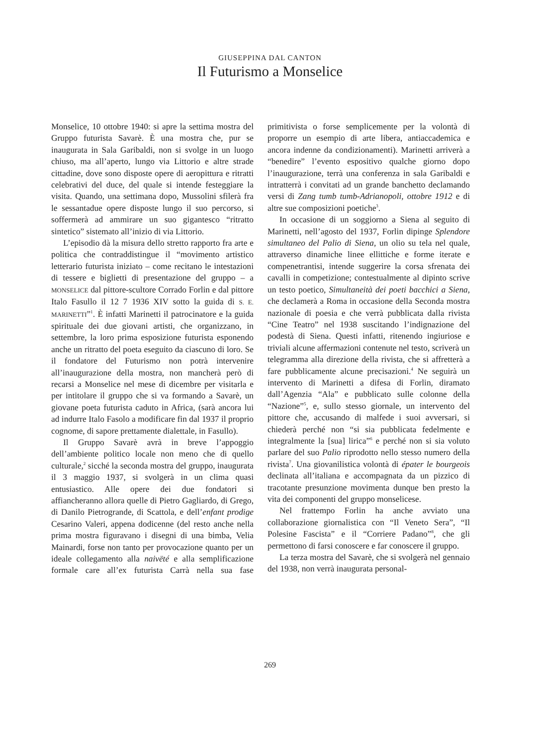GIUSEPPINA DAL CANTON
Il Futurismo a Monselice
Monselice, 10 ottobre 1940: si apre la settima mostra del Gruppo futurista Savarè. È una mostra che, pur se inaugurata in Sala Garibaldi, non si svolge in un luogo chiuso, ma all’aperto, lungo via Littorio e altre strade cittadine, dove sono disposte opere di aeropittura e ritratti celebrativi del duce, del quale si intende festeggiare la visita. Quando, una settimana dopo, Mussolini sfilerà fra le sessantadue opere disposte lungo il suo percorso, si soffermerà ad ammirare un suo gigantesco “ritratto sintetico” sistemato all’inizio di via Littorio.
L’episodio dà la misura dello stretto rapporto fra arte e politica che contraddistingue il “movimento artistico letterario futurista iniziato – come recitano le intestazioni di tessere e biglietti di presentazione del gruppo – a MONSELICE dal pittore-scultore Corrado Forlin e dal pittore Italo Fasullo il 12 7 1936 XIV sotto la guida di S. E. MARINETTI”<sup>1</sup>. È infatti Marinetti il patrocinatore e la guida spirituale dei due giovani artisti, che organizzano, in settembre, la loro prima esposizione futurista esponendo anche un ritratto del poeta eseguito da ciascuno di loro. Se il fondatore del Futurismo non potrà intervenire all’inaugurazione della mostra, non mancherà però di recarsi a Monselice nel mese di dicembre per visitarla e per intitolare il gruppo che si va formando a Savarè, un giovane poeta futurista caduto in Africa, (sarà ancora lui ad indurre Italo Fasolo a modificare fin dal 1937 il proprio cognome, di sapore prettamente dialettale, in Fasullo).
Il Gruppo Savarè avrà in breve l’appoggio dell’ambiente politico locale non meno che di quello culturale,<sup>2</sup> sicché la seconda mostra del gruppo, inaugurata il 3 maggio 1937, si svolgerà in un clima quasi entusiastico. Alle opere dei due fondatori si affiancheranno allora quelle di Pietro Gagliardo, di Grego, di Danilo Pietrogrande, di Scattola, e dell’enfant prodige Cesarino Valeri, appena dodicenne (del resto anche nella prima mostra figuravano i disegni di una bimba, Velia Mainardi, forse non tanto per provocazione quanto per un ideale collegamento alla naivëté e alla semplificazione formale care all’ex futurista Carrà nella sua fase primitivista o forse semplicemente per la volontà di proporre un esempio di arte libera, antiaccademica e ancora indenne da condizionamenti). Marinetti arriverà a “benedire” l’evento espositivo qualche giorno dopo l’inaugurazione, terrà una conferenza in sala Garibaldi e intratterrà i convitati ad un grande banchetto declamando versi di Zang tumb tumb-Adrianopoli, ottobre 1912 e di altre sue composizioni poetiche<sup>3</sup>.
In occasione di un soggiorno a Siena al seguito di Marinetti, nell’agosto del 1937, Forlin dipinge Splendore simultaneo del Palio di Siena, un olio su tela nel quale, attraverso dinamiche linee ellittiche e forme iterate e compenetrantisi, intende suggerire la corsa sfrenata dei cavalli in competizione; contestualmente al dipinto scrive un testo poetico, Simultaneità dei poeti bacchici a Siena, che declamerà a Roma in occasione della Seconda mostra nazionale di poesia e che verrà pubblicata dalla rivista “Cine Teatro” nel 1938 suscitando l’indignazione del podestà di Siena. Questi infatti, ritenendo ingiuriose e triviali alcune affermazioni contenute nel testo, scriverà un telegramma alla direzione della rivista, che si affretterà a fare pubblicamente alcune precisazioni.<sup>4</sup> Ne seguirà un intervento di Marinetti a difesa di Forlin, diramato dall’Agenzia “Ala” e pubblicato sulle colonne della “Nazione”<sup>5</sup>, e, sullo stesso giornale, un intervento del pittore che, accusando di malfede i suoi avversari, si chiederà perché non “si sia pubblicata fedelmente e integralmente la [sua] lirica”<sup>6</sup> e perché non si sia voluto parlare del suo Palio riprodotto nello stesso numero della rivista<sup>7</sup>. Una giovanilistica volontà di épater le bourgeois declinata all’italiana e accompagnata da un pizzico di tracotante presunzione movimenta dunque ben presto la vita dei componenti del gruppo monselicese.
Nel frattempo Forlin ha anche avviato una collaborazione giornalistica con “Il Veneto Sera”, “Il Polesine Fascista” e il “Corriere Padano”<sup>8</sup>, che gli permettono di farsi conoscere e far conoscere il gruppo.
La terza mostra del Savarè, che si svolgerà nel gennaio del 1938, non verrà inaugurata personal-
269